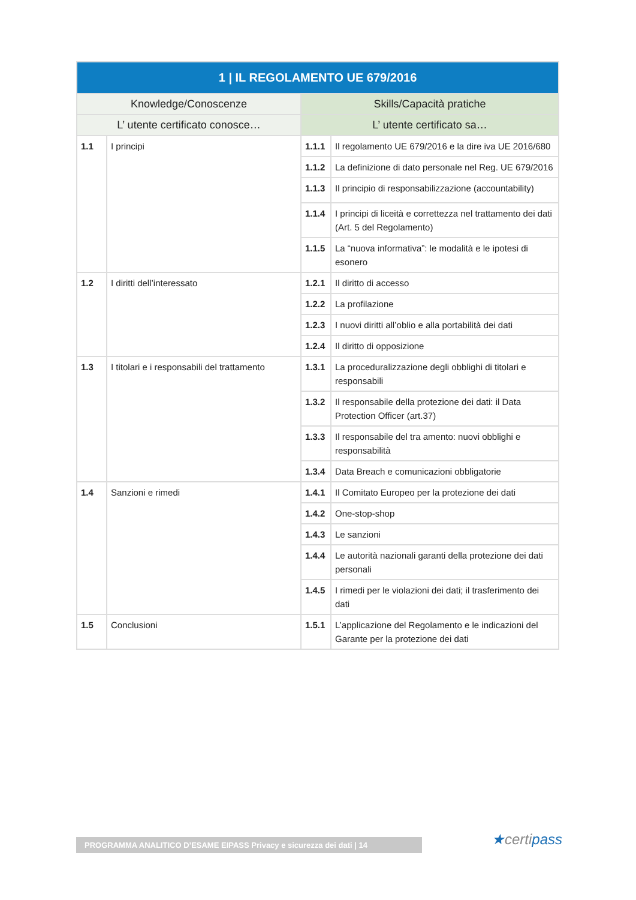| 1 / IL REGOLAMENTO UE 679/2016 | | | |
| --- | --- | --- | --- |
| Knowledge/Conoscenze | | Skills/Capacità pratiche | |
| L’ utente certificato conosce… | | L’ utente certificato sa… | |
| 1.1 | I principi | 1.1.1 | Il regolamento UE 679/2016 e la dire iva UE 2016/680 |
| | | 1.1.2 | La definizione di dato personale nel Reg. UE 679/2016 |
| | | 1.1.3 | Il principio di responsabilizzazione (accountability) |
| | | 1.1.4 | I principi di liceità e correttezza nel trattamento dei dati (Art. 5 del Regolamento) |
| | | 1.1.5 | La “nuova informativa”: le modalità e le ipotesi di esonero |
| 1.2 | I diritti dell’interessato | 1.2.1 | Il diritto di accesso |
| | | 1.2.2 | La profilazione |
| | | 1.2.3 | I nuovi diritti all’oblio e alla portabilità dei dati |
| | | 1.2.4 | Il diritto di opposizione |
| 1.3 | I titolari e i responsabili del trattamento | 1.3.1 | La proceduralizzazione degli obblighi di titolari e responsabili |
| | | 1.3.2 | Il responsabile della protezione dei dati: il Data Protection Officer (art.37) |
| | | 1.3.3 | Il responsabile del tra amento: nuovi obblighi e responsabilità |
| | | 1.3.4 | Data Breach e comunicazioni obbligatorie |
| 1.4 | Sanzioni e rimedi | 1.4.1 | Il Comitato Europeo per la protezione dei dati |
| | | 1.4.2 | One-stop-shop |
| | | 1.4.3 | Le sanzioni |
| | | 1.4.4 | Le autorità nazionali garanti della protezione dei dati personali |
| | | 1.4.5 | I rimedi per le violazioni dei dati; il trasferimento dei dati |
| 1.5 | Conclusioni | 1.5.1 | L’applicazione del Regolamento e le indicazioni del Garante per la protezione dei dati |
PROGRAMMA ANALITICO D’ESAME EIPASS Privacy e sicurezza dei dati | 14 ★certipass